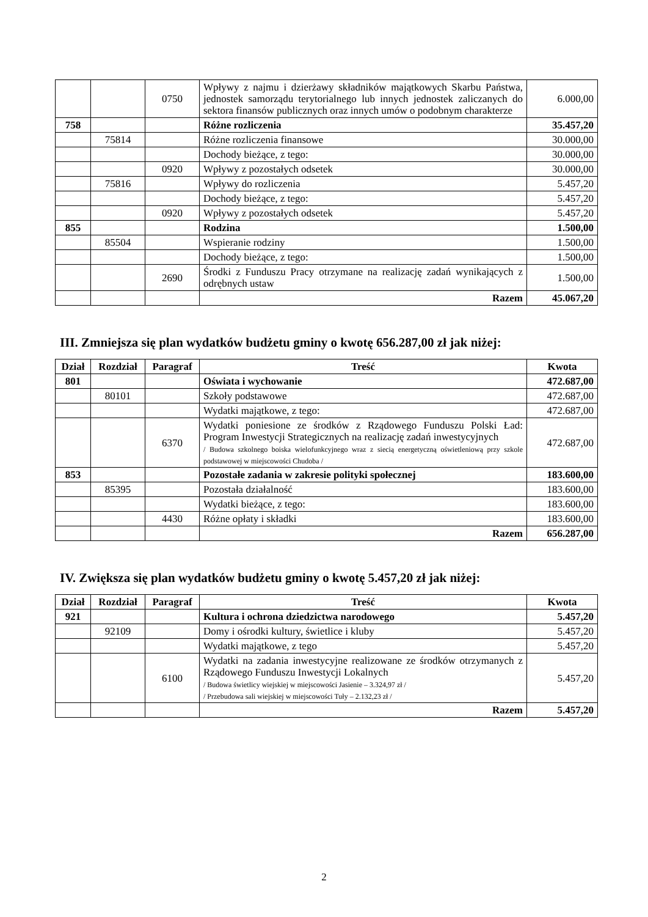| | | 0750 | Wpływy z najmu i dzierżawy składników majątkowych Skarbu Państwa, jednostek samorządu terytorialnego lub innych jednostek zaliczanych do sektora finansów publicznych oraz innych umów o podobnym charakterze | 6.000,00 |
| 758 | | | Różne rozliczenia | 35.457,20 |
| | 75814 | | Różne rozliczenia finansowe | 30.000,00 |
| | | | Dochody bieżące, z tego: | 30.000,00 |
| | | 0920 | Wpływy z pozostałych odsetek | 30.000,00 |
| | 75816 | | Wpływy do rozliczenia | 5.457,20 |
| | | | Dochody bieżące, z tego: | 5.457,20 |
| | | 0920 | Wpływy z pozostałych odsetek | 5.457,20 |
| 855 | | | Rodzina | 1.500,00 |
| | 85504 | | Wspieranie rodziny | 1.500,00 |
| | | | Dochody bieżące, z tego: | 1.500,00 |
| | | 2690 | Środki z Funduszu Pracy otrzymane na realizację zadań wynikających z odrębnych ustaw | 1.500,00 |
| | | | Razem | 45.067,20 |
III. Zmniejsza się plan wydatków budżetu gminy o kwotę 656.287,00 zł jak niżej:
| Dział | Rozdział | Paragraf | Treść | Kwota |
| --- | --- | --- | --- | --- |
| 801 | | | Oświata i wychowanie | 472.687,00 |
| | 80101 | | Szkoły podstawowe | 472.687,00 |
| | | | Wydatki majątkowe, z tego: | 472.687,00 |
| | | 6370 | Wydatki poniesione ze środków z Rządowego Funduszu Polski Ład: Program Inwestycji Strategicznych na realizację zadań inwestycyjnych / Budowa szkolnego boiska wielofunkcyjnego wraz z siecią energetyczną oświetleniową przy szkole podstawowej w miejscowości Chudoba / | 472.687,00 |
| 853 | | | Pozostałe zadania w zakresie polityki społecznej | 183.600,00 |
| | 85395 | | Pozostała działalność | 183.600,00 |
| | | | Wydatki bieżące, z tego: | 183.600,00 |
| | | 4430 | Różne opłaty i składki | 183.600,00 |
| | | | Razem | 656.287,00 |
IV. Zwiększa się plan wydatków budżetu gminy o kwotę 5.457,20 zł jak niżej:
| Dział | Rozdział | Paragraf | Treść | Kwota |
| --- | --- | --- | --- | --- |
| 921 | | | Kultura i ochrona dziedzictwa narodowego | 5.457,20 |
| | 92109 | | Domy i ośrodki kultury, świetlice i kluby | 5.457,20 |
| | | | Wydatki majątkowe, z tego | 5.457,20 |
| | | 6100 | Wydatki na zadania inwestycyjne realizowane ze środków otrzymanych z Rządowego Funduszu Inwestycji Lokalnych / Budowa świetlicy wiejskiej w miejscowości Jasienie – 3.324,97 zł / / Przebudowa sali wiejskiej w miejscowości Tuły – 2.132,23 zł / | 5.457,20 |
| | | | Razem | 5.457,20 |
2